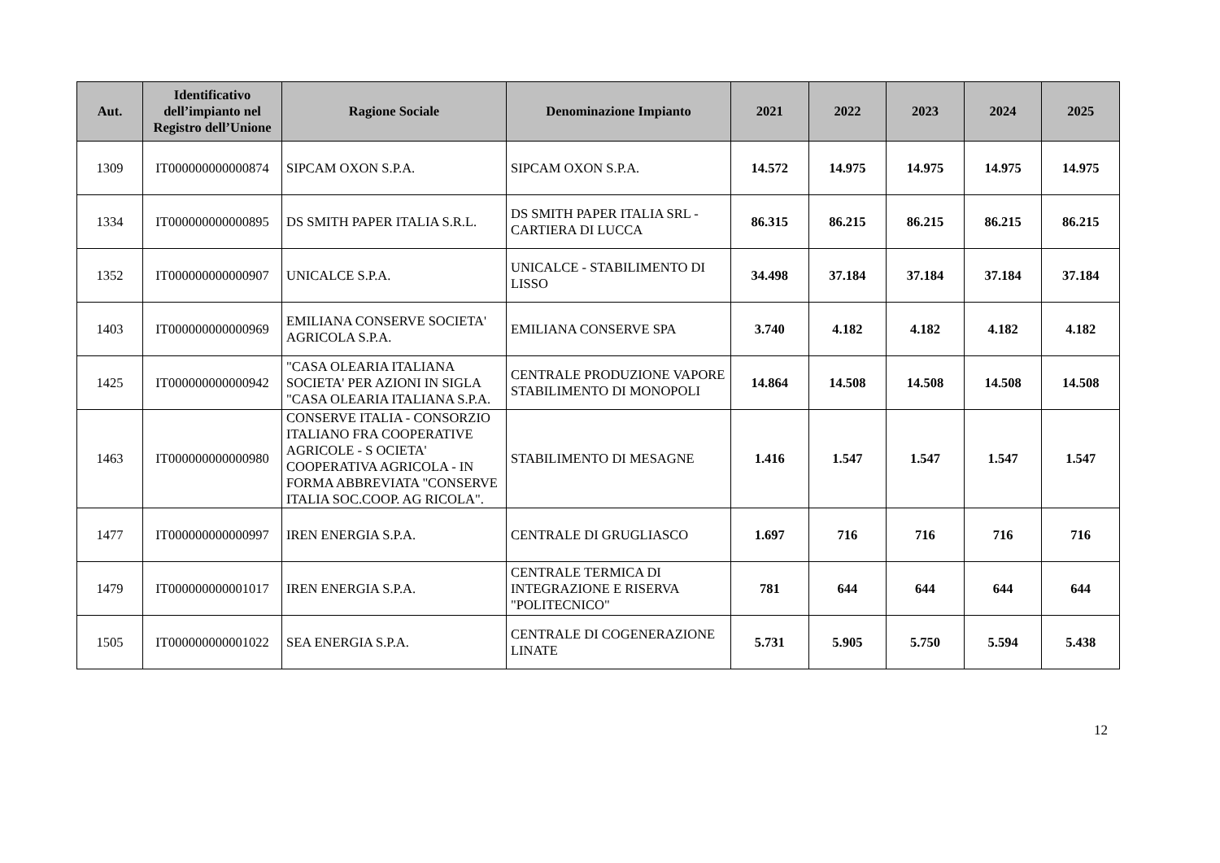| Aut. | Identificativo dell’impianto nel Registro dell’Unione | Ragione Sociale | Denominazione Impianto | 2021 | 2022 | 2023 | 2024 | 2025 |
| --- | --- | --- | --- | --- | --- | --- | --- | --- |
| 1309 | IT000000000000874 | SIPCAM OXON S.P.A. | SIPCAM OXON S.P.A. | 14.572 | 14.975 | 14.975 | 14.975 | 14.975 |
| 1334 | IT000000000000895 | DS SMITH PAPER ITALIA S.R.L. | DS SMITH PAPER ITALIA SRL - CARTIERA DI LUCCA | 86.315 | 86.215 | 86.215 | 86.215 | 86.215 |
| 1352 | IT000000000000907 | UNICALCE S.P.A. | UNICALCE - STABILIMENTO DI LISSO | 34.498 | 37.184 | 37.184 | 37.184 | 37.184 |
| 1403 | IT000000000000969 | EMILIANA CONSERVE SOCIETA' AGRICOLA S.P.A. | EMILIANA CONSERVE SPA | 3.740 | 4.182 | 4.182 | 4.182 | 4.182 |
| 1425 | IT000000000000942 | "CASA OLEARIA ITALIANA SOCIETA' PER AZIONI IN SIGLA "CASA OLEARIA ITALIANA S.P.A. | CENTRALE PRODUZIONE VAPORE STABILIMENTO DI MONOPOLI | 14.864 | 14.508 | 14.508 | 14.508 | 14.508 |
| 1463 | IT000000000000980 | CONSERVE ITALIA - CONSORZIO ITALIANO FRA COOPERATIVE AGRICOLE - S OCIETA' COOPERATIVA AGRICOLA - IN FORMA ABBREVIATA "CONSERVE ITALIA SOC.COOP. AG RICOLA". | STABILIMENTO DI MESAGNE | 1.416 | 1.547 | 1.547 | 1.547 | 1.547 |
| 1477 | IT000000000000997 | IREN ENERGIA S.P.A. | CENTRALE DI GRUGLIASCO | 1.697 | 716 | 716 | 716 | 716 |
| 1479 | IT000000000001017 | IREN ENERGIA S.P.A. | CENTRALE TERMICA DI INTEGRAZIONE E RISERVA "POLITECNICO" | 781 | 644 | 644 | 644 | 644 |
| 1505 | IT000000000001022 | SEA ENERGIA S.P.A. | CENTRALE DI COGENERAZIONE LINATE | 5.731 | 5.905 | 5.750 | 5.594 | 5.438 |
12